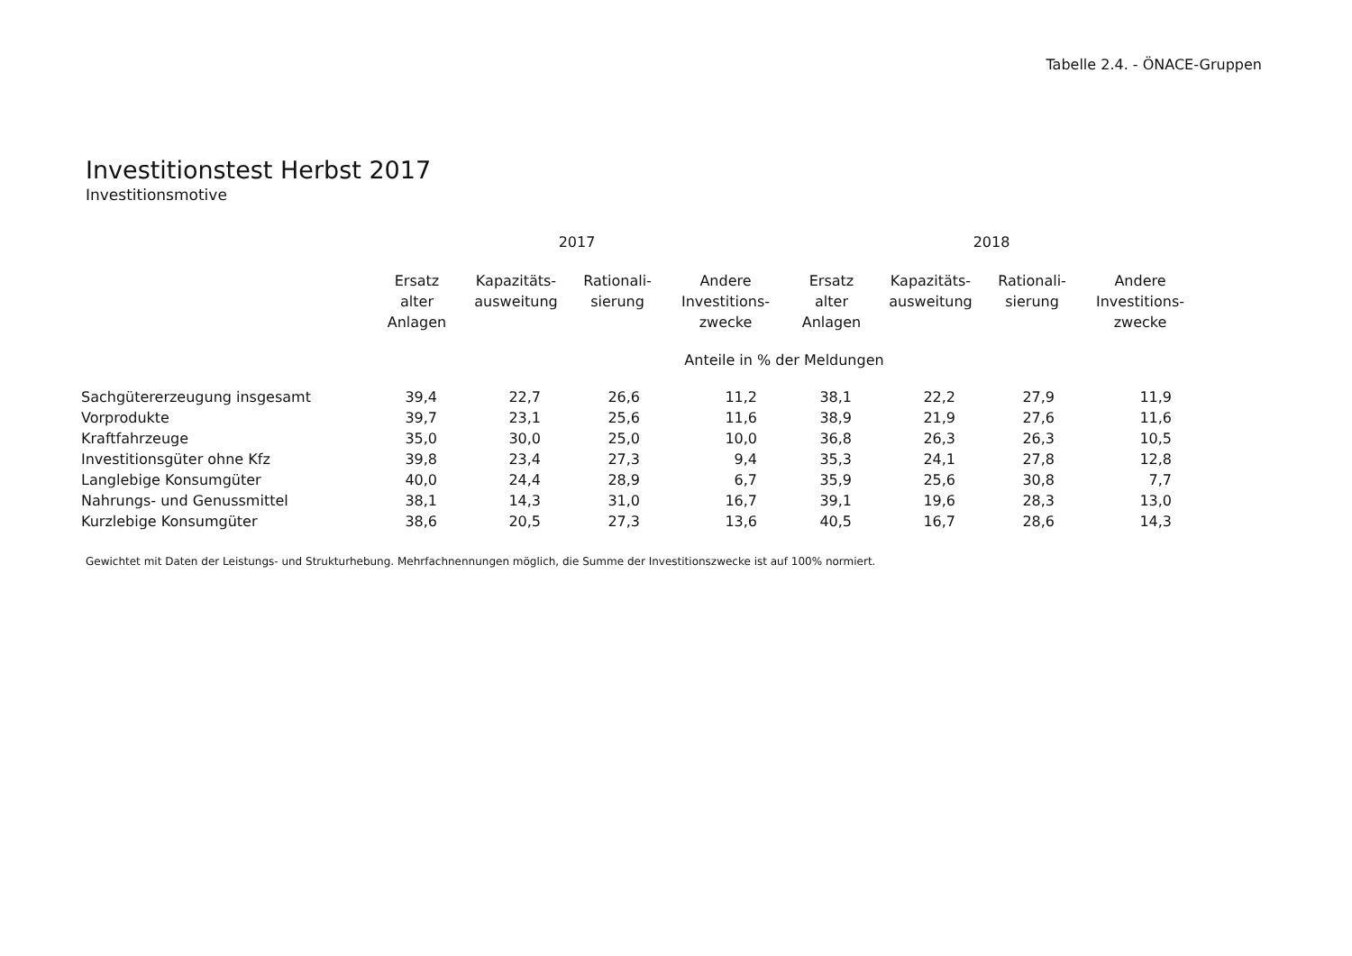Tabelle 2.4. - ÖNACE-Gruppen
Investitionstest Herbst 2017
Investitionsmotive
| | 2017 | | | | 2018 | | | |
| --- | --- | --- | --- | --- | --- | --- | --- | --- |
| | Ersatz alter Anlagen | Kapazitäts- ausweitung | Rationali- sierung | Andere Investitions- zwecke | Ersatz alter Anlagen | Kapazitäts- ausweitung | Rationali- sierung | Andere Investitions- zwecke |
| | Anteile in % der Meldungen | | | | | | | |
| Sachgütererzeugung insgesamt | 39,4 | 22,7 | 26,6 | 11,2 | 38,1 | 22,2 | 27,9 | 11,9 |
| Vorprodukte | 39,7 | 23,1 | 25,6 | 11,6 | 38,9 | 21,9 | 27,6 | 11,6 |
| Kraftfahrzeuge | 35,0 | 30,0 | 25,0 | 10,0 | 36,8 | 26,3 | 26,3 | 10,5 |
| Investitionsgüter ohne Kfz | 39,8 | 23,4 | 27,3 | 9,4 | 35,3 | 24,1 | 27,8 | 12,8 |
| Langlebige Konsumgüter | 40,0 | 24,4 | 28,9 | 6,7 | 35,9 | 25,6 | 30,8 | 7,7 |
| Nahrungs- und Genussmittel | 38,1 | 14,3 | 31,0 | 16,7 | 39,1 | 19,6 | 28,3 | 13,0 |
| Kurzlebige Konsumgüter | 38,6 | 20,5 | 27,3 | 13,6 | 40,5 | 16,7 | 28,6 | 14,3 |
Gewichtet mit Daten der Leistungs- und Strukturhebung. Mehrfachnennungen möglich, die Summe der Investitionszwecke ist auf 100% normiert.